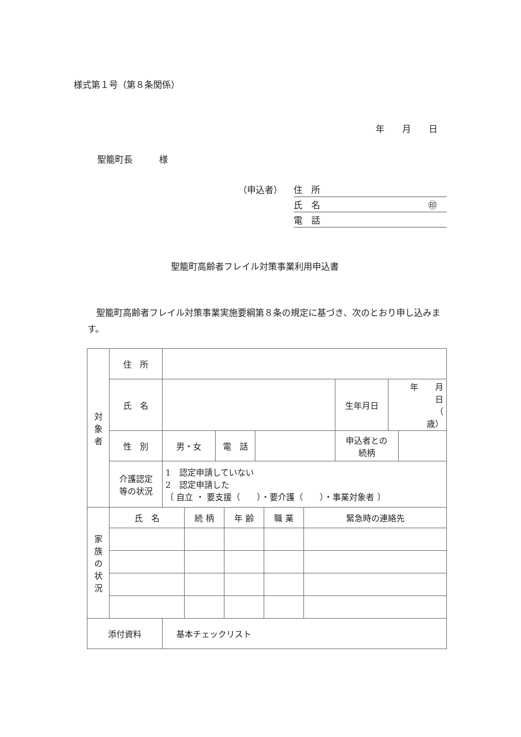様式第１号（第８条関係）
年　　月　　日
聖籠町長　　　様
（申込者）
住　所
氏　名 ㊞
電　話
聖籠町高齢者フレイル対策事業利用申込書
　聖籠町高齢者フレイル対策事業実施要綱第８条の規定に基づき、次のとおり申し込みます。
| 対 象 者 | 住 所 | | | | | | |
| | 氏 名 | | | | 生年月日 | 年 月 日 （ 歳） | |
| | 性 別 | 男・女 | 電 話 | | 申込者との 続柄 | | |
| | 介護認定 等の状況 | 1 認定申請していない 2 認定申請した 〔 自立 ・ 要支援（ ）・要介護（ ）・事業対象者 〕 | | | | | |
| 家 族 の 状 況 | 氏 名 | 続 柄 | 年 齢 | 職 業 | 緊急時の連絡先 |
| 添付資料 | 基本チェックリスト |